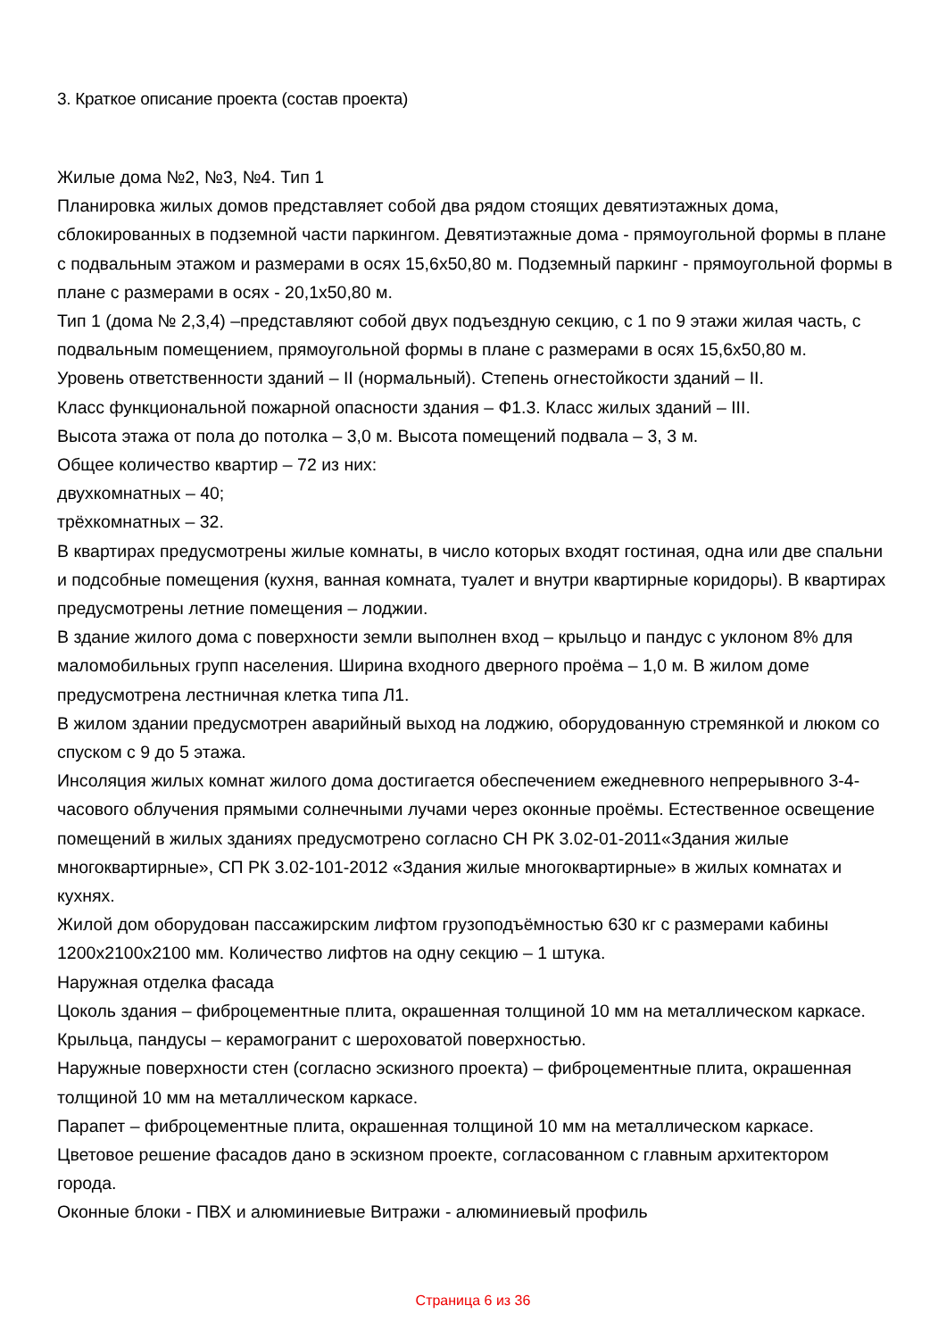3. Краткое описание проекта (состав проекта)
Жилые дома №2, №3, №4. Тип 1
Планировка жилых домов представляет собой два рядом стоящих девятиэтажных дома, сблокированных в подземной части паркингом. Девятиэтажные дома - прямоугольной формы в плане с подвальным этажом и размерами в осях 15,6х50,80 м. Подземный паркинг - прямоугольной формы в плане с размерами в осях - 20,1х50,80 м.
Тип 1 (дома № 2,3,4) –представляют собой двух подъездную секцию, с 1 по 9 этажи жилая часть, с подвальным помещением, прямоугольной формы в плане с размерами в осях 15,6х50,80 м.
Уровень ответственности зданий – II (нормальный). Степень огнестойкости зданий – II.
Класс функциональной пожарной опасности здания – Ф1.3. Класс жилых зданий – III.
Высота этажа от пола до потолка – 3,0 м. Высота помещений подвала – 3, 3 м.
Общее количество квартир – 72 из них:
двухкомнатных – 40;
трёхкомнатных – 32.
В квартирах предусмотрены жилые комнаты, в число которых входят гостиная, одна или две спальни и подсобные помещения (кухня, ванная комната, туалет и внутри квартирные коридоры). В квартирах предусмотрены летние помещения – лоджии.
В здание жилого дома с поверхности земли выполнен вход – крыльцо и пандус с уклоном 8% для маломобильных групп населения. Ширина входного дверного проёма – 1,0 м. В жилом доме предусмотрена лестничная клетка типа Л1.
В жилом здании предусмотрен аварийный выход на лоджию, оборудованную стремянкой и люком со спуском с 9 до 5 этажа.
Инсоляция жилых комнат жилого дома достигается обеспечением ежедневного непрерывного 3-4-часового облучения прямыми солнечными лучами через оконные проёмы. Естественное освещение помещений в жилых зданиях предусмотрено согласно СН РК 3.02-01-2011«Здания жилые многоквартирные», СП РК 3.02-101-2012 «Здания жилые многоквартирные» в жилых комнатах и кухнях.
Жилой дом оборудован пассажирским лифтом грузоподъёмностью 630 кг с размерами кабины 1200х2100х2100 мм. Количество лифтов на одну секцию – 1 штука.
Наружная отделка фасада
Цоколь здания – фиброцементные плита, окрашенная толщиной 10 мм на металлическом каркасе.
Крыльца, пандусы – керамогранит с шероховатой поверхностью.
Наружные поверхности стен (согласно эскизного проекта) – фиброцементные плита, окрашенная толщиной 10 мм на металлическом каркасе.
Парапет – фиброцементные плита, окрашенная толщиной 10 мм на металлическом каркасе.
Цветовое решение фасадов дано в эскизном проекте, согласованном с главным архитектором города.
Оконные блоки - ПВХ и алюминиевые Витражи - алюминиевый профиль
Страница 6 из 36